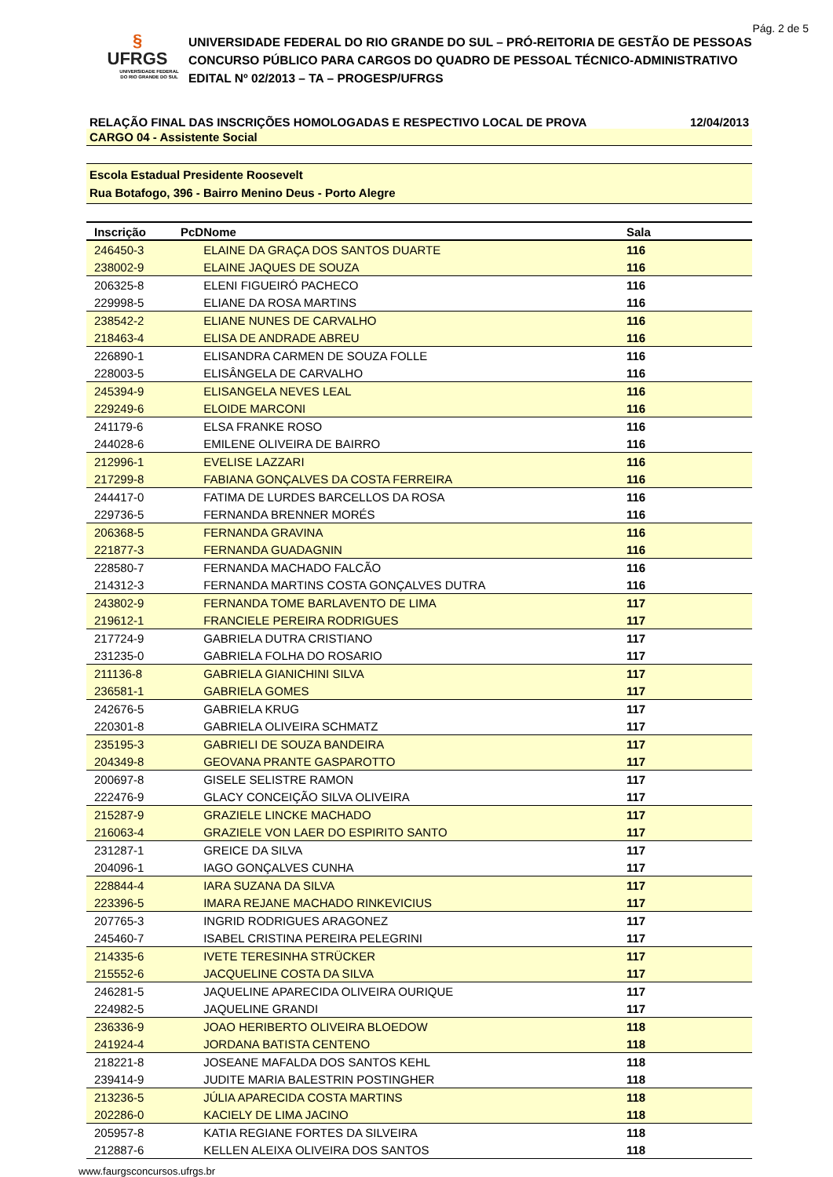Pág. 2 de 5
§
UFRGS
UNIVERSIDADE FEDERAL
DO RIO GRANDE DO SUL
UNIVERSIDADE FEDERAL DO RIO GRANDE DO SUL – PRÓ-REITORIA DE GESTÃO DE PESSOAS
CONCURSO PÚBLICO PARA CARGOS DO QUADRO DE PESSOAL TÉCNICO-ADMINISTRATIVO
EDITAL Nº 02/2013 – TA – PROGESP/UFRGS
RELAÇÃO FINAL DAS INSCRIÇÕES HOMOLOGADAS E RESPECTIVO LOCAL DE PROVA 12/04/2013
CARGO 04 - Assistente Social
Escola Estadual Presidente Roosevelt
Rua Botafogo, 396 - Bairro Menino Deus - Porto Alegre
| Inscrição | PcD | Nome | Sala |
| --- | --- | --- | --- |
| 246450-3 | | ELAINE DA GRAÇA DOS SANTOS DUARTE | 116 |
| 238002-9 | | ELAINE JAQUES DE SOUZA | 116 |
| 206325-8 | | ELENI FIGUEIRÓ PACHECO | 116 |
| 229998-5 | | ELIANE DA ROSA MARTINS | 116 |
| 238542-2 | | ELIANE NUNES DE CARVALHO | 116 |
| 218463-4 | | ELISA DE ANDRADE ABREU | 116 |
| 226890-1 | | ELISANDRA CARMEN DE SOUZA FOLLE | 116 |
| 228003-5 | | ELISÂNGELA DE CARVALHO | 116 |
| 245394-9 | | ELISANGELA NEVES LEAL | 116 |
| 229249-6 | | ELOIDE MARCONI | 116 |
| 241179-6 | | ELSA FRANKE ROSO | 116 |
| 244028-6 | | EMILENE OLIVEIRA DE BAIRRO | 116 |
| 212996-1 | | EVELISE LAZZARI | 116 |
| 217299-8 | | FABIANA GONÇALVES DA COSTA FERREIRA | 116 |
| 244417-0 | | FATIMA DE LURDES BARCELLOS DA ROSA | 116 |
| 229736-5 | | FERNANDA BRENNER MORÉS | 116 |
| 206368-5 | | FERNANDA GRAVINA | 116 |
| 221877-3 | | FERNANDA GUADAGNIN | 116 |
| 228580-7 | | FERNANDA MACHADO FALCÃO | 116 |
| 214312-3 | | FERNANDA MARTINS COSTA GONÇALVES DUTRA | 116 |
| 243802-9 | | FERNANDA TOME BARLAVENTO DE LIMA | 117 |
| 219612-1 | | FRANCIELE PEREIRA RODRIGUES | 117 |
| 217724-9 | | GABRIELA DUTRA CRISTIANO | 117 |
| 231235-0 | | GABRIELA FOLHA DO ROSARIO | 117 |
| 211136-8 | | GABRIELA GIANICHINI SILVA | 117 |
| 236581-1 | | GABRIELA GOMES | 117 |
| 242676-5 | | GABRIELA KRUG | 117 |
| 220301-8 | | GABRIELA OLIVEIRA SCHMATZ | 117 |
| 235195-3 | | GABRIELI DE SOUZA BANDEIRA | 117 |
| 204349-8 | | GEOVANA PRANTE GASPAROTTO | 117 |
| 200697-8 | | GISELE SELISTRE RAMON | 117 |
| 222476-9 | | GLACY CONCEIÇÃO SILVA OLIVEIRA | 117 |
| 215287-9 | | GRAZIELE LINCKE MACHADO | 117 |
| 216063-4 | | GRAZIELE VON LAER DO ESPIRITO SANTO | 117 |
| 231287-1 | | GREICE DA SILVA | 117 |
| 204096-1 | | IAGO GONÇALVES CUNHA | 117 |
| 228844-4 | | IARA SUZANA DA SILVA | 117 |
| 223396-5 | | IMARA REJANE MACHADO RINKEVICIUS | 117 |
| 207765-3 | | INGRID RODRIGUES ARAGONEZ | 117 |
| 245460-7 | | ISABEL CRISTINA PEREIRA PELEGRINI | 117 |
| 214335-6 | | IVETE TERESINHA STRÜCKER | 117 |
| 215552-6 | | JACQUELINE COSTA DA SILVA | 117 |
| 246281-5 | | JAQUELINE APARECIDA OLIVEIRA OURIQUE | 117 |
| 224982-5 | | JAQUELINE GRANDI | 117 |
| 236336-9 | | JOAO HERIBERTO OLIVEIRA BLOEDOW | 118 |
| 241924-4 | | JORDANA BATISTA CENTENO | 118 |
| 218221-8 | | JOSEANE MAFALDA DOS SANTOS KEHL | 118 |
| 239414-9 | | JUDITE MARIA BALESTRIN POSTINGHER | 118 |
| 213236-5 | | JÚLIA APARECIDA COSTA MARTINS | 118 |
| 202286-0 | | KACIELY DE LIMA JACINO | 118 |
| 205957-8 | | KATIA REGIANE FORTES DA SILVEIRA | 118 |
| 212887-6 | | KELLEN ALEIXA OLIVEIRA DOS SANTOS | 118 |
www.faurgsconcursos.ufrgs.br